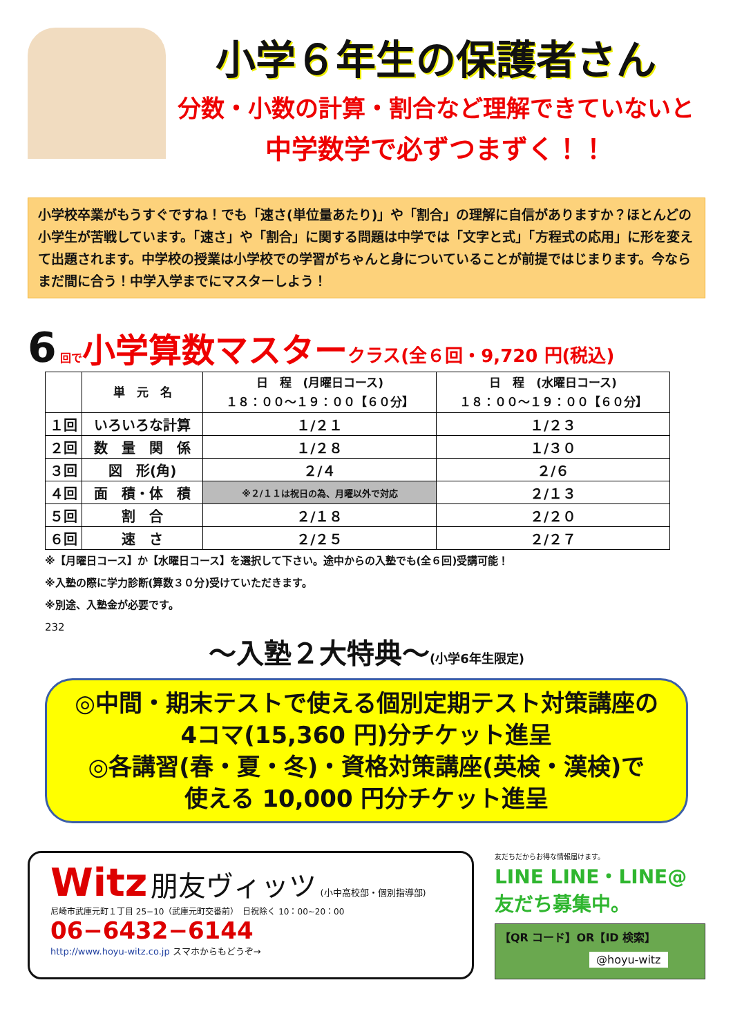小学６年生の保護者さん
分数・小数の計算・割合など理解できていないと
中学数学で必ずつまずく！！
小学校卒業がもうすぐですね！でも「速さ(単位量あたり)」や「割合」の理解に自信がありますか？ほとんどの小学生が苦戦しています。「速さ」や「割合」に関する問題は中学では「文字と式」「方程式の応用」に形を変えて出題されます。中学校の授業は小学校での学習がちゃんと身についていることが前提ではじまります。今ならまだ間に合う！中学入学までにマスターしよう！
6 回で小学算数マスター クラス(全６回・9,720 円(税込)
| | 単 元 名 | 日 程 (月曜日コース) １８：００～１９：００【６０分】 | 日 程 (水曜日コース) １８：００～１９：００【６０分】 |
| --- | --- | --- | --- |
| １回 | いろいろな計算 | １/２１ | １/２３ |
| ２回 | 数 量 関 係 | １/２８ | １/３０ |
| ３回 | 図 形(角) | ２/４ | ２/６ |
| ４回 | 面 積・体 積 | ※２/１１は祝日の為、月曜以外で対応 | ２/１３ |
| ５回 | 割 合 | ２/１８ | ２/２０ |
| ６回 | 速 さ | ２/２５ | ２/２７ |
※【月曜日コース】か【水曜日コース】を選択して下さい。途中からの入塾でも(全６回)受講可能！
※入塾の際に学力診断(算数３０分)受けていただきます。
※別途、入塾金が必要です。
232
～入塾２大特典～(小学6年生限定)
◎中間・期末テストで使える個別定期テスト対策講座の
4コマ(15,360 円)分チケット進呈
◎各講習(春・夏・冬)・資格対策講座(英検・漢検)で
使える 10,000 円分チケット進呈
Witz 朋友ヴィッツ (小中高校部・個別指導部)
尼崎市武庫元町１丁目 25−10（武庫元町交番前）　日祝除く 10：00~20：00
06−6432−6144
http://www.hoyu-witz.co.jp スマホからもどうぞ→
友だちだからお得な情報届けます。
LINE LINE・LINE@
友だち募集中。
【QR コード】OR【ID 検索】
@hoyu-witz